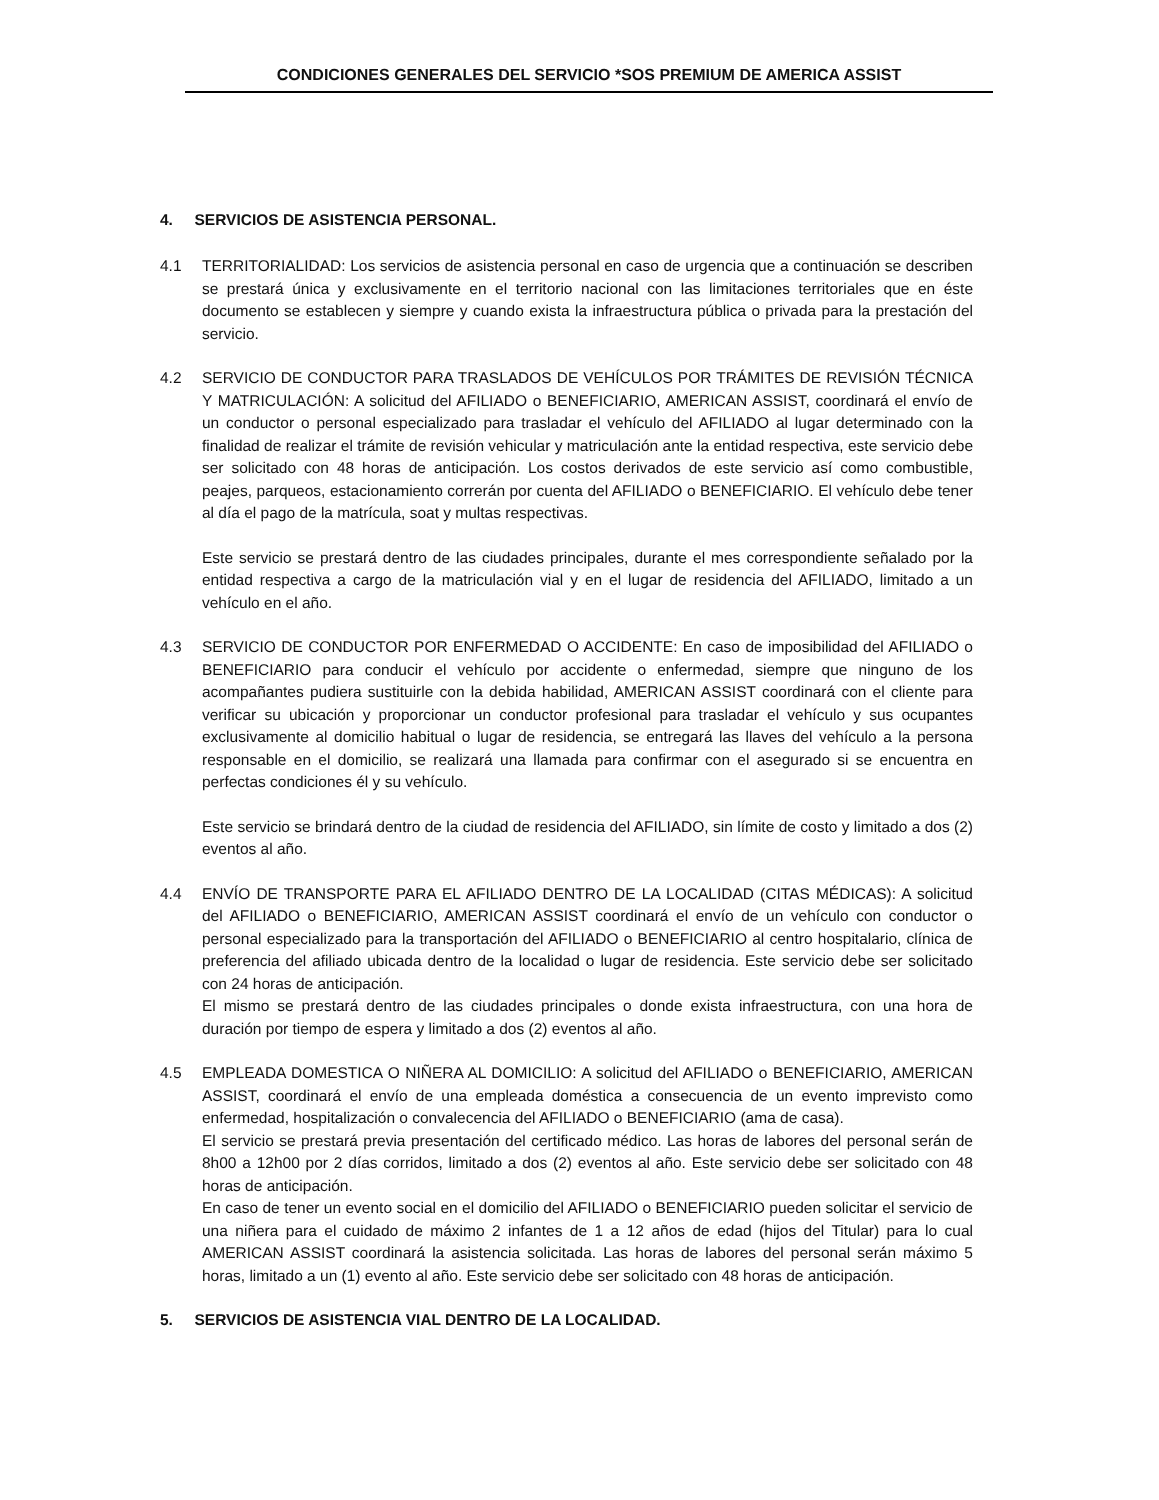CONDICIONES GENERALES DEL SERVICIO *SOS PREMIUM DE AMERICA ASSIST
4. SERVICIOS DE ASISTENCIA PERSONAL.
4.1 TERRITORIALIDAD: Los servicios de asistencia personal en caso de urgencia que a continuación se describen se prestará única y exclusivamente en el territorio nacional con las limitaciones territoriales que en éste documento se establecen y siempre y cuando exista la infraestructura pública o privada para la prestación del servicio.
4.2 SERVICIO DE CONDUCTOR PARA TRASLADOS DE VEHÍCULOS POR TRÁMITES DE REVISIÓN TÉCNICA Y MATRICULACIÓN: A solicitud del AFILIADO o BENEFICIARIO, AMERICAN ASSIST, coordinará el envío de un conductor o personal especializado para trasladar el vehículo del AFILIADO al lugar determinado con la finalidad de realizar el trámite de revisión vehicular y matriculación ante la entidad respectiva, este servicio debe ser solicitado con 48 horas de anticipación. Los costos derivados de este servicio así como combustible, peajes, parqueos, estacionamiento correrán por cuenta del AFILIADO o BENEFICIARIO. El vehículo debe tener al día el pago de la matrícula, soat y multas respectivas.
Este servicio se prestará dentro de las ciudades principales, durante el mes correspondiente señalado por la entidad respectiva a cargo de la matriculación vial y en el lugar de residencia del AFILIADO, limitado a un vehículo en el año.
4.3 SERVICIO DE CONDUCTOR POR ENFERMEDAD O ACCIDENTE: En caso de imposibilidad del AFILIADO o BENEFICIARIO para conducir el vehículo por accidente o enfermedad, siempre que ninguno de los acompañantes pudiera sustituirle con la debida habilidad, AMERICAN ASSIST coordinará con el cliente para verificar su ubicación y proporcionar un conductor profesional para trasladar el vehículo y sus ocupantes exclusivamente al domicilio habitual o lugar de residencia, se entregará las llaves del vehículo a la persona responsable en el domicilio, se realizará una llamada para confirmar con el asegurado si se encuentra en perfectas condiciones él y su vehículo.
Este servicio se brindará dentro de la ciudad de residencia del AFILIADO, sin límite de costo y limitado a dos (2) eventos al año.
4.4 ENVÍO DE TRANSPORTE PARA EL AFILIADO DENTRO DE LA LOCALIDAD (CITAS MÉDICAS): A solicitud del AFILIADO o BENEFICIARIO, AMERICAN ASSIST coordinará el envío de un vehículo con conductor o personal especializado para la transportación del AFILIADO o BENEFICIARIO al centro hospitalario, clínica de preferencia del afiliado ubicada dentro de la localidad o lugar de residencia. Este servicio debe ser solicitado con 24 horas de anticipación.
El mismo se prestará dentro de las ciudades principales o donde exista infraestructura, con una hora de duración por tiempo de espera y limitado a dos (2) eventos al año.
4.5 EMPLEADA DOMESTICA O NIÑERA AL DOMICILIO: A solicitud del AFILIADO o BENEFICIARIO, AMERICAN ASSIST, coordinará el envío de una empleada doméstica a consecuencia de un evento imprevisto como enfermedad, hospitalización o convalecencia del AFILIADO o BENEFICIARIO (ama de casa).
El servicio se prestará previa presentación del certificado médico. Las horas de labores del personal serán de 8h00 a 12h00 por 2 días corridos, limitado a dos (2) eventos al año. Este servicio debe ser solicitado con 48 horas de anticipación.
En caso de tener un evento social en el domicilio del AFILIADO o BENEFICIARIO pueden solicitar el servicio de una niñera para el cuidado de máximo 2 infantes de 1 a 12 años de edad (hijos del Titular) para lo cual AMERICAN ASSIST coordinará la asistencia solicitada. Las horas de labores del personal serán máximo 5 horas, limitado a un (1) evento al año. Este servicio debe ser solicitado con 48 horas de anticipación.
5. SERVICIOS DE ASISTENCIA VIAL DENTRO DE LA LOCALIDAD.